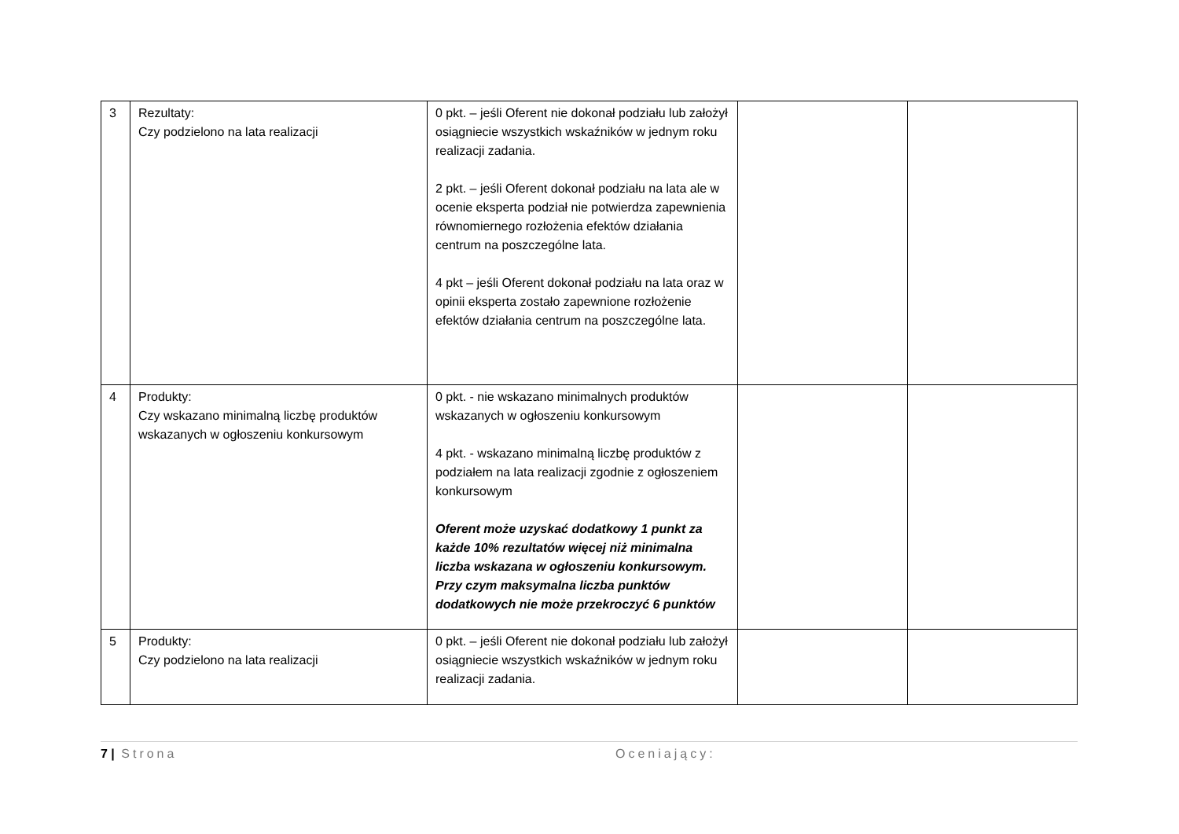| 3 | Rezultaty: Czy podzielono na lata realizacji | 0 pkt. – jeśli Oferent nie dokonał podziału lub założył osiągniecie wszystkich wskaźników w jednym roku realizacji zadania. 2 pkt. – jeśli Oferent dokonał podziału na lata ale w ocenie eksperta podział nie potwierdza zapewnienia równomiernego rozłożenia efektów działania centrum na poszczególne lata. 4 pkt – jeśli Oferent dokonał podziału na lata oraz w opinii eksperta zostało zapewnione rozłożenie efektów działania centrum na poszczególne lata. | | |
| 4 | Produkty: Czy wskazano minimalną liczbę produktów wskazanych w ogłoszeniu konkursowym | 0 pkt. - nie wskazano minimalnych produktów wskazanych w ogłoszeniu konkursowym 4 pkt. - wskazano minimalną liczbę produktów z podziałem na lata realizacji zgodnie z ogłoszeniem konkursowym Oferent może uzyskać dodatkowy 1 punkt za każde 10% rezultatów więcej niż minimalna liczba wskazana w ogłoszeniu konkursowym. Przy czym maksymalna liczba punktów dodatkowych nie może przekroczyć 6 punktów | | |
| 5 | Produkty: Czy podzielono na lata realizacji | 0 pkt. – jeśli Oferent nie dokonał podziału lub założył osiągniecie wszystkich wskaźników w jednym roku realizacji zadania. | | |
7 | Strona Oceniający: